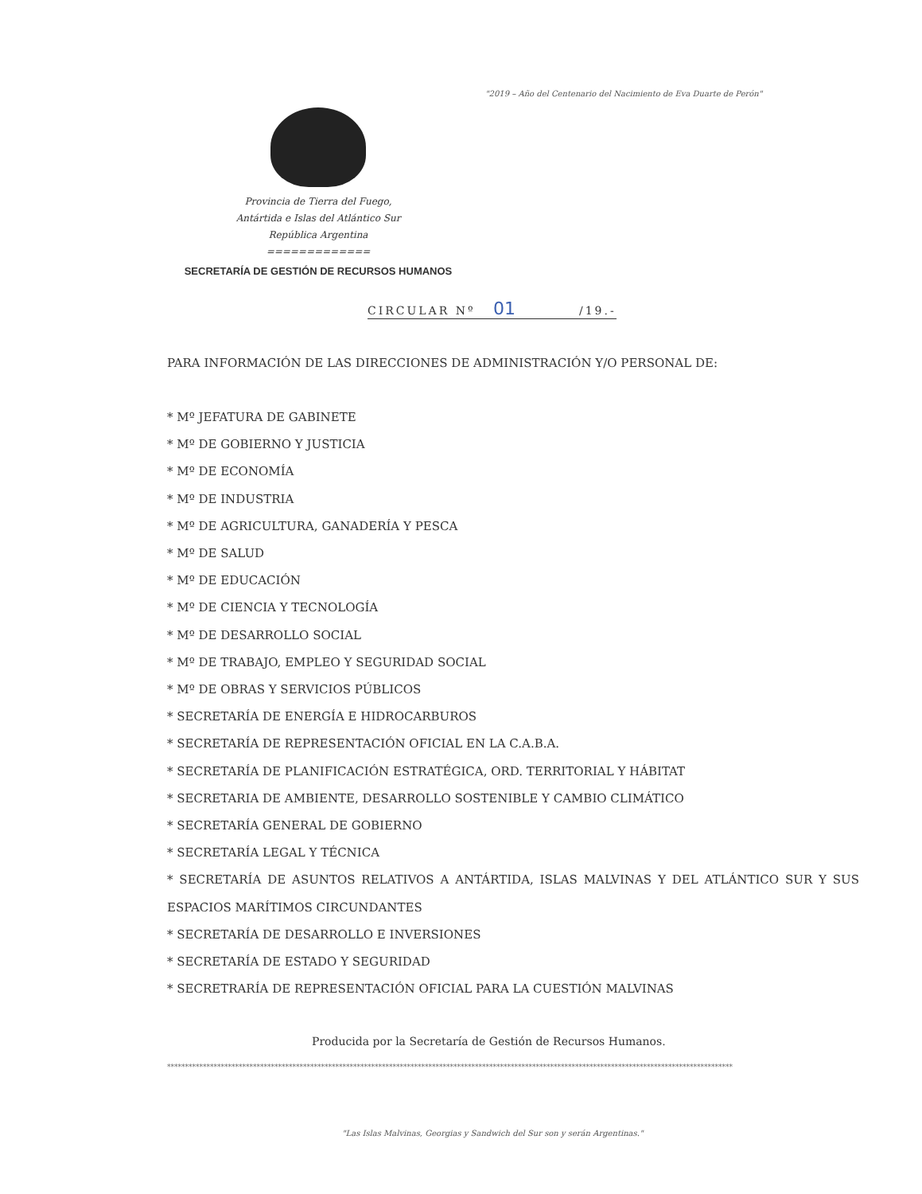"2019 – Año del Centenario del Nacimiento de Eva Duarte de Perón"
Provincia de Tierra del Fuego,
Antártida e Islas del Atlántico Sur
República Argentina
=============
SECRETARÍA DE GESTIÓN DE RECURSOS HUMANOS
CIRCULAR Nº 01 /19.-
PARA INFORMACIÓN DE LAS DIRECCIONES DE ADMINISTRACIÓN Y/O PERSONAL DE:
* Mº JEFATURA DE GABINETE
* Mº DE GOBIERNO Y JUSTICIA
* Mº DE ECONOMÍA
* Mº DE INDUSTRIA
* Mº DE AGRICULTURA, GANADERÍA Y PESCA
* Mº DE SALUD
* Mº DE EDUCACIÓN
* Mº DE CIENCIA Y TECNOLOGÍA
* Mº DE DESARROLLO SOCIAL
* Mº DE TRABAJO, EMPLEO Y SEGURIDAD SOCIAL
* Mº DE OBRAS Y SERVICIOS PÚBLICOS
* SECRETARÍA DE ENERGÍA E HIDROCARBUROS
* SECRETARÍA DE REPRESENTACIÓN OFICIAL EN LA C.A.B.A.
* SECRETARÍA DE PLANIFICACIÓN ESTRATÉGICA, ORD. TERRITORIAL Y HÁBITAT
* SECRETARIA DE AMBIENTE, DESARROLLO SOSTENIBLE Y CAMBIO CLIMÁTICO
* SECRETARÍA GENERAL DE GOBIERNO
* SECRETARÍA LEGAL Y TÉCNICA
* SECRETARÍA DE ASUNTOS RELATIVOS A ANTÁRTIDA, ISLAS MALVINAS Y DEL ATLÁNTICO SUR Y SUS ESPACIOS MARÍTIMOS CIRCUNDANTES
* SECRETARÍA DE DESARROLLO E INVERSIONES
* SECRETARÍA DE ESTADO Y SEGURIDAD
* SECRETRARÍA DE REPRESENTACIÓN OFICIAL PARA LA CUESTIÓN MALVINAS
Producida por la Secretaría de Gestión de Recursos Humanos.
**************************************************************************************************************************************************************
"Las Islas Malvinas, Georgias y Sandwich del Sur son y serán Argentinas."